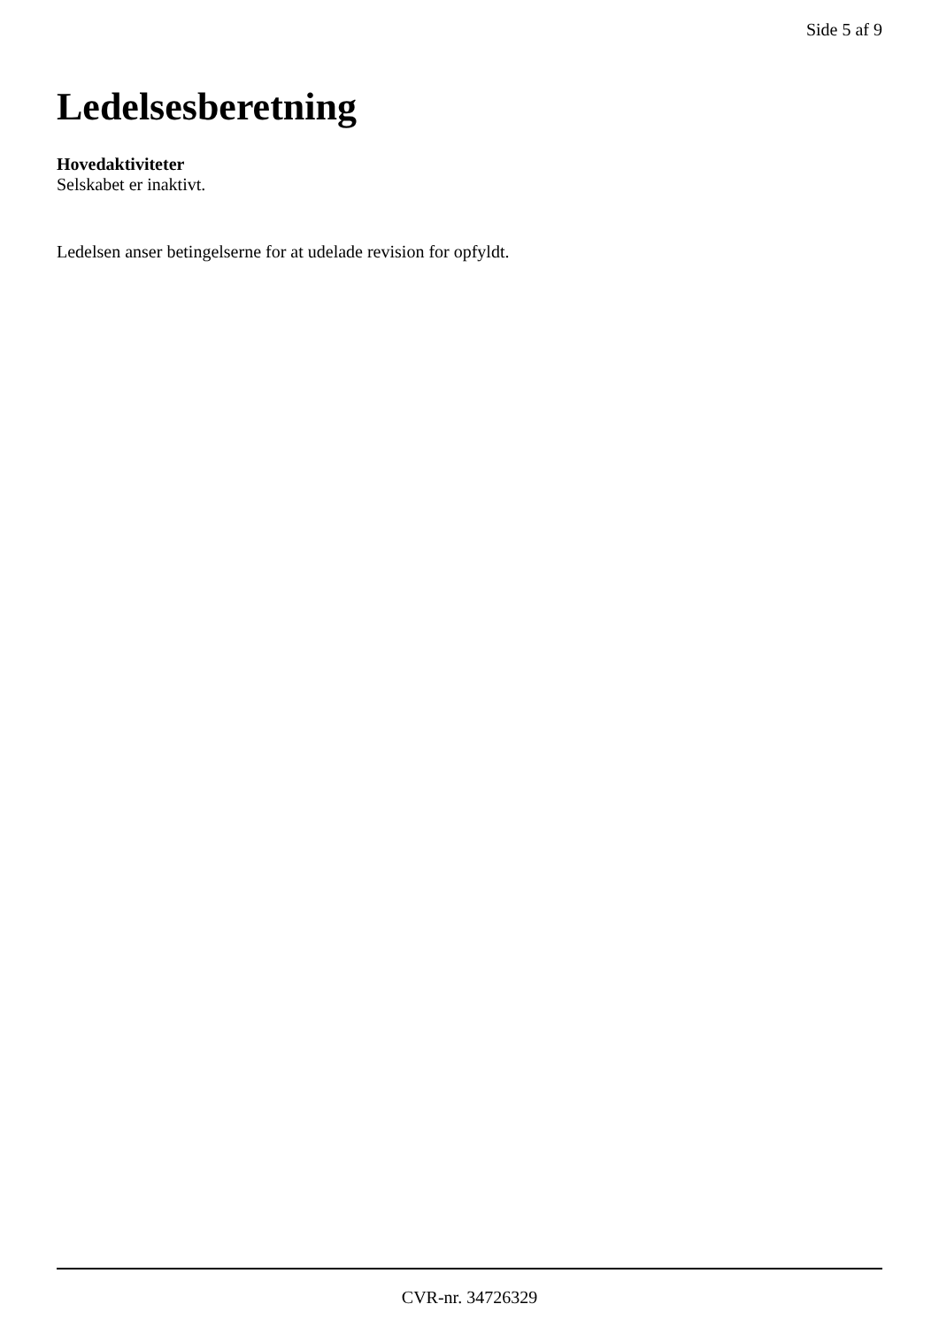Side 5 af 9
Ledelsesberetning
Hovedaktiviteter
Selskabet er inaktivt.
Ledelsen anser betingelserne for at udelade revision for opfyldt.
CVR-nr. 34726329